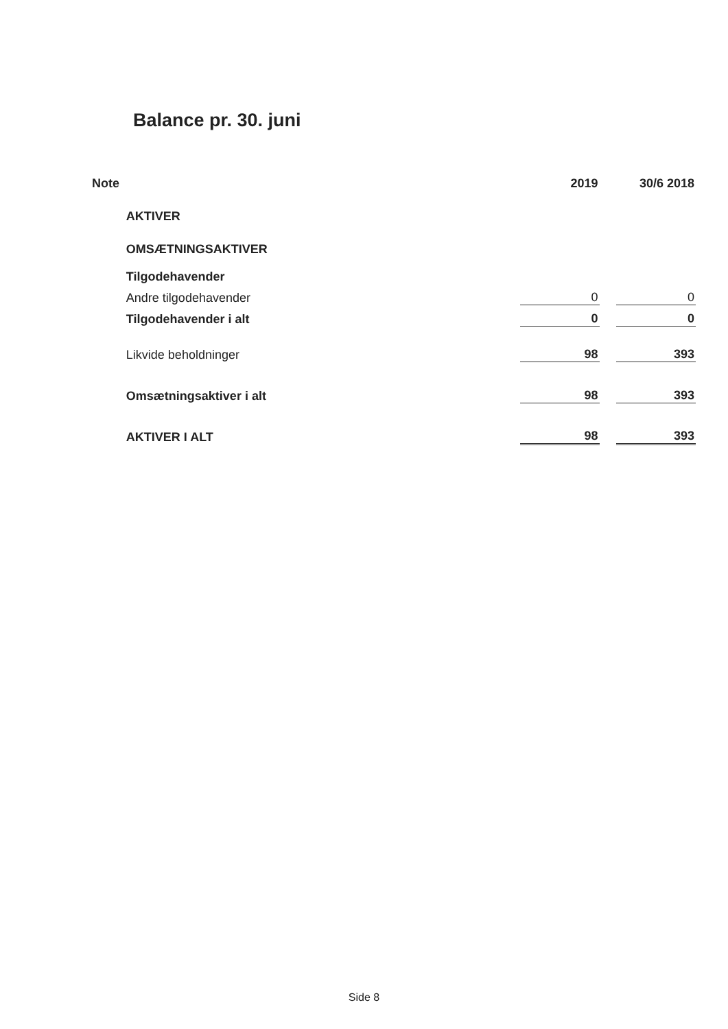Balance pr. 30. juni
| Note | | 2019 | | 30/6 2018 |
| --- | --- | --- | --- | --- |
| | AKTIVER | | | |
| | OMSÆTNINGSAKTIVER | | | |
| | Tilgodehavender | | | |
| | Andre tilgodehavender | 0 | | 0 |
| | Tilgodehavender i alt | 0 | | 0 |
| | Likvide beholdninger | 98 | | 393 |
| | Omsætningsaktiver i alt | 98 | | 393 |
| | AKTIVER I ALT | 98 | | 393 |
Side 8